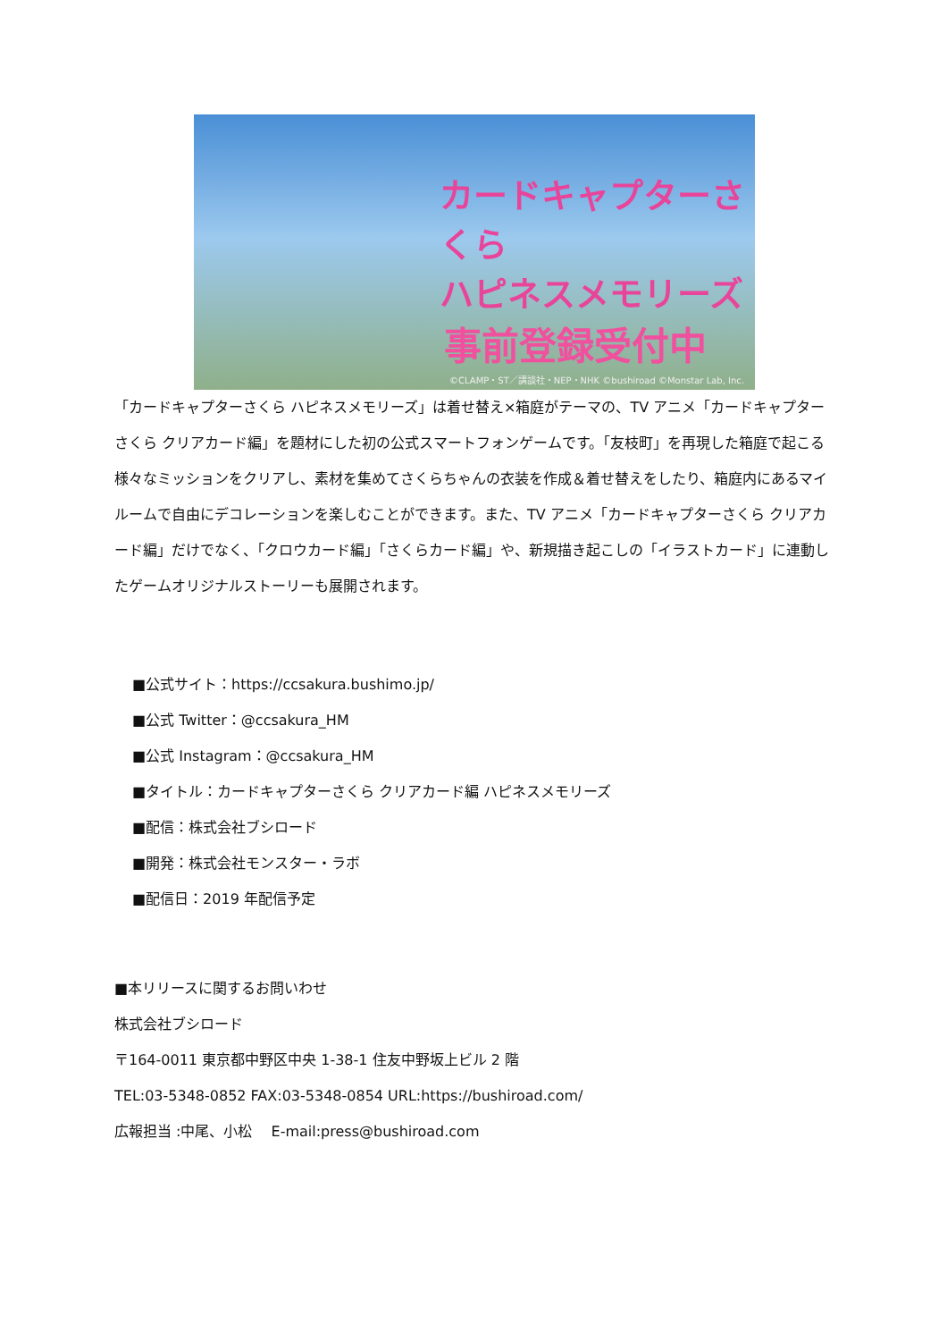カードキャプターさくら
ハピネスメモリーズ
事前登録受付中
©CLAMP・ST／講談社・NEP・NHK ©bushiroad ©Monstar Lab, Inc.
「カードキャプターさくら ハピネスメモリーズ」は着せ替え×箱庭がテーマの、TV アニメ「カードキャプターさくら クリアカード編」を題材にした初の公式スマートフォンゲームです。「友枝町」を再現した箱庭で起こる様々なミッションをクリアし、素材を集めてさくらちゃんの衣装を作成＆着せ替えをしたり、箱庭内にあるマイルームで自由にデコレーションを楽しむことができます。また、TV アニメ「カードキャプターさくら クリアカード編」だけでなく、「クロウカード編」「さくらカード編」や、新規描き起こしの「イラストカード」に連動したゲームオリジナルストーリーも展開されます。
■公式サイト：https://ccsakura.bushimo.jp/
■公式 Twitter：@ccsakura_HM
■公式 Instagram：@ccsakura_HM
■タイトル：カードキャプターさくら クリアカード編 ハピネスメモリーズ
■配信：株式会社ブシロード
■開発：株式会社モンスター・ラボ
■配信日：2019 年配信予定
■本リリースに関するお問いわせ
株式会社ブシロード
〒164-0011 東京都中野区中央 1-38-1 住友中野坂上ビル 2 階
TEL:03-5348-0852 FAX:03-5348-0854 URL:https://bushiroad.com/
広報担当 :中尾、小松　 E-mail:press@bushiroad.com